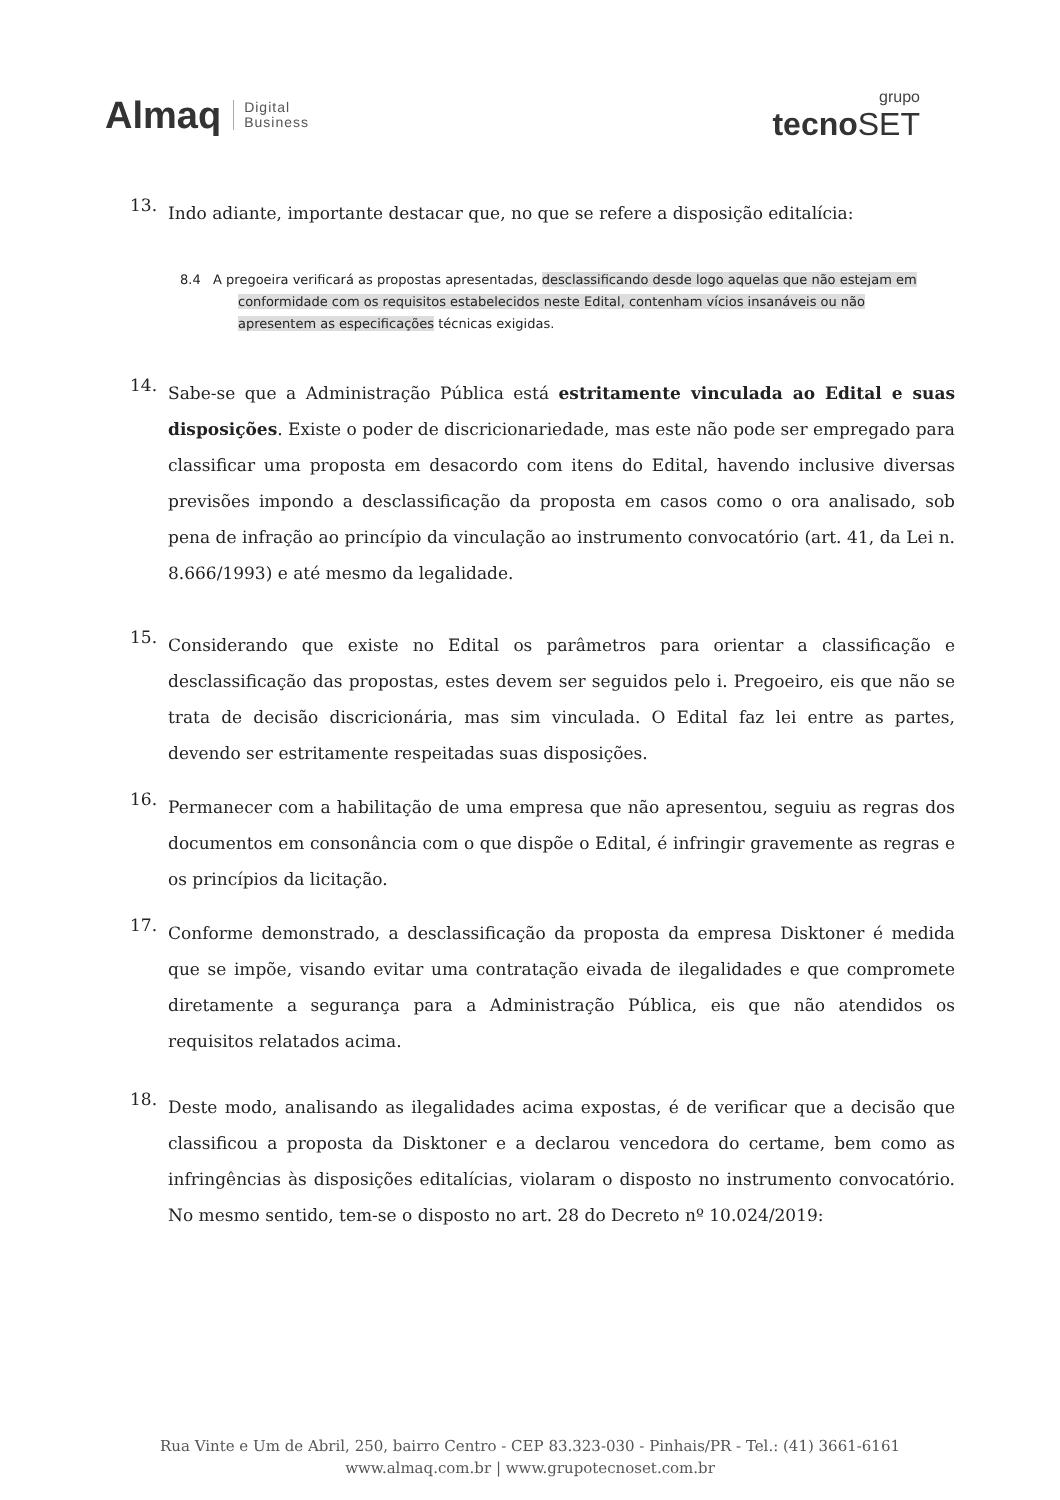Almaq Digital
Business
grupo
tecnoSET
13.
Indo adiante, importante destacar que, no que se refere a disposição editalícia:
8.4 A pregoeira verificará as propostas apresentadas, desclassificando desde logo aquelas que não estejam em conformidade com os requisitos estabelecidos neste Edital, contenham vícios insanáveis ou não apresentem as especificações técnicas exigidas.
14.
Sabe-se que a Administração Pública está estritamente vinculada ao Edital e suas disposições. Existe o poder de discricionariedade, mas este não pode ser empregado para classificar uma proposta em desacordo com itens do Edital, havendo inclusive diversas previsões impondo a desclassificação da proposta em casos como o ora analisado, sob pena de infração ao princípio da vinculação ao instrumento convocatório (art. 41, da Lei n. 8.666/1993) e até mesmo da legalidade.
15.
Considerando que existe no Edital os parâmetros para orientar a classificação e desclassificação das propostas, estes devem ser seguidos pelo i. Pregoeiro, eis que não se trata de decisão discricionária, mas sim vinculada. O Edital faz lei entre as partes, devendo ser estritamente respeitadas suas disposições.
16.
Permanecer com a habilitação de uma empresa que não apresentou, seguiu as regras dos documentos em consonância com o que dispõe o Edital, é infringir gravemente as regras e os princípios da licitação.
17.
Conforme demonstrado, a desclassificação da proposta da empresa Disktoner é medida que se impõe, visando evitar uma contratação eivada de ilegalidades e que compromete diretamente a segurança para a Administração Pública, eis que não atendidos os requisitos relatados acima.
18.
Deste modo, analisando as ilegalidades acima expostas, é de verificar que a decisão que classificou a proposta da Disktoner e a declarou vencedora do certame, bem como as infringências às disposições editalícias, violaram o disposto no instrumento convocatório. No mesmo sentido, tem-se o disposto no art. 28 do Decreto nº 10.024/2019:
Rua Vinte e Um de Abril, 250, bairro Centro - CEP 83.323-030 - Pinhais/PR - Tel.: (41) 3661-6161
www.almaq.com.br | www.grupotecnoset.com.br